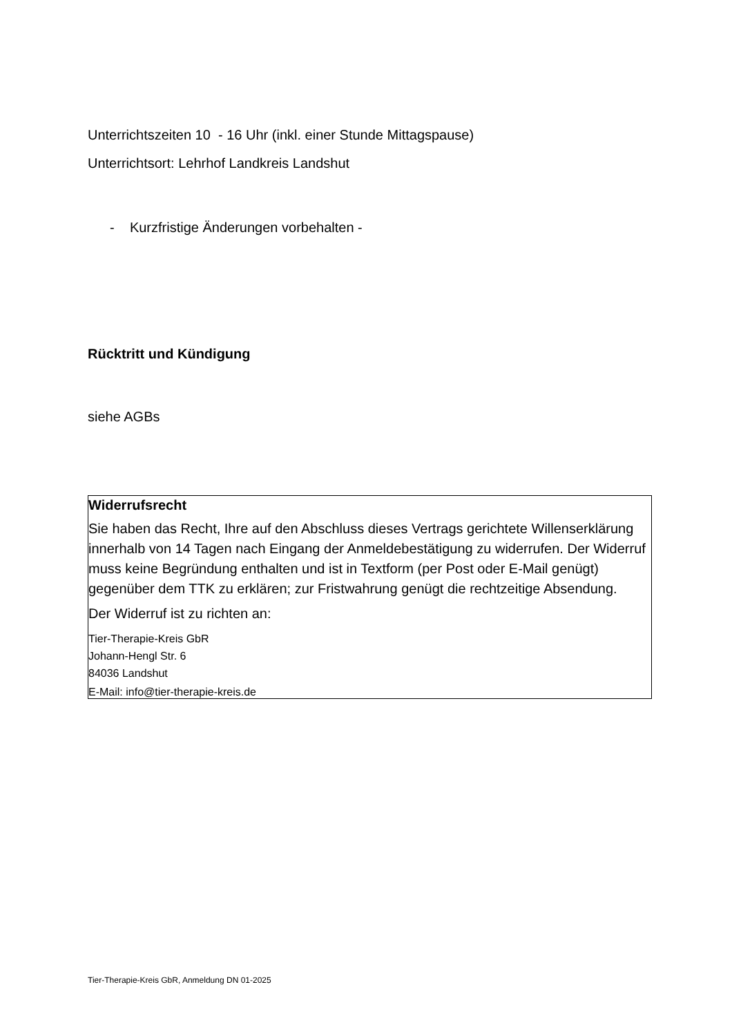Unterrichtszeiten 10 - 16 Uhr (inkl. einer Stunde Mittagspause)
Unterrichtsort: Lehrhof Landkreis Landshut
- Kurzfristige Änderungen vorbehalten -
Rücktritt und Kündigung
siehe AGBs
Widerrufsrecht
Sie haben das Recht, Ihre auf den Abschluss dieses Vertrags gerichtete Willenserklärung innerhalb von 14 Tagen nach Eingang der Anmeldebestätigung zu widerrufen. Der Widerruf muss keine Begründung enthalten und ist in Textform (per Post oder E-Mail genügt) gegenüber dem TTK zu erklären; zur Fristwahrung genügt die rechtzeitige Absendung.
Der Widerruf ist zu richten an:
Tier-Therapie-Kreis GbR
Johann-Hengl Str. 6
84036 Landshut
E-Mail: info@tier-therapie-kreis.de
Tier-Therapie-Kreis GbR, Anmeldung DN 01-2025